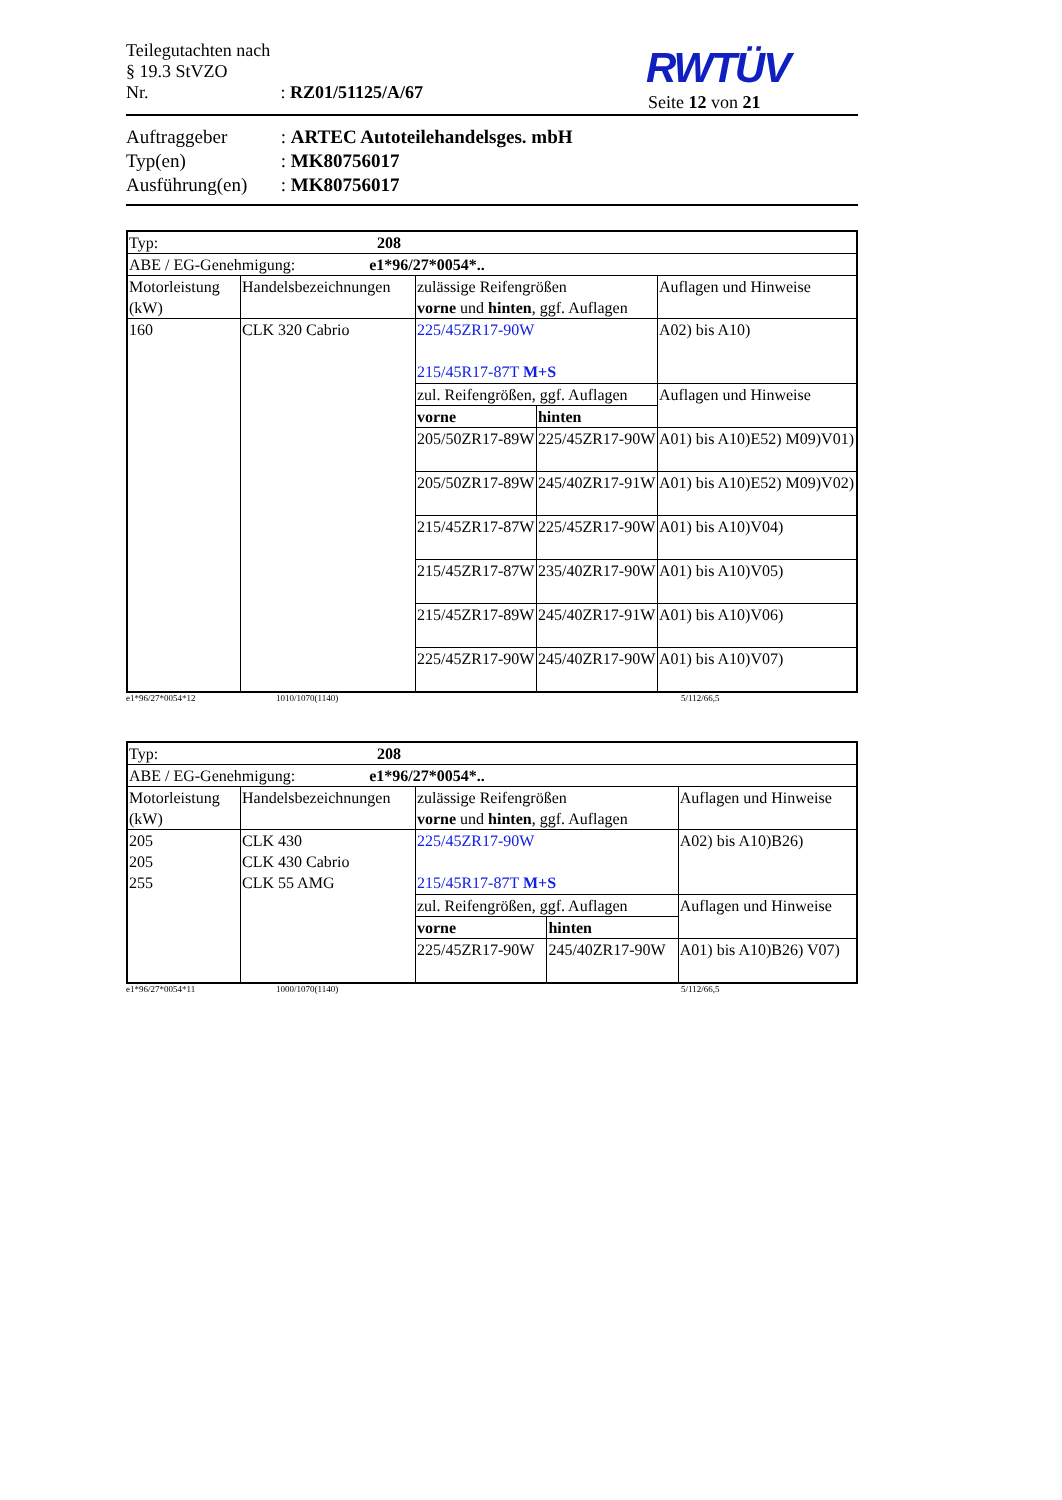Teilegutachten nach § 19.3 StVZO
Nr. : RZ01/51125/A/67
RWTÜV
Seite 12 von 21
Auftraggeber : ARTEC Autoteilehandelsges. mbH
Typ(en) : MK80756017
Ausführung(en) : MK80756017
| Typ: 208 | | | | |
| ABE / EG-Genehmigung: e1*96/27*0054*.. | | | | |
| Motorleistung (kW) | Handelsbezeichnungen | zulässige Reifengrößen vorne und hinten , ggf. Auflagen | | Auflagen und Hinweise |
| 160 | CLK 320 Cabrio | 225/45ZR17-90W 215/45R17-87T M+S | | A02) bis A10) |
| | | zul. Reifengrößen, ggf. Auflagen | | Auflagen und Hinweise |
| | | vorne | hinten | |
| | | 205/50ZR17-89W | 225/45ZR17-90W | A01) bis A10)E52) M09)V01) |
| | | 205/50ZR17-89W | 245/40ZR17-91W | A01) bis A10)E52) M09)V02) |
| | | 215/45ZR17-87W | 225/45ZR17-90W | A01) bis A10)V04) |
| | | 215/45ZR17-87W | 235/40ZR17-90W | A01) bis A10)V05) |
| | | 215/45ZR17-89W | 245/40ZR17-91W | A01) bis A10)V06) |
| | | 225/45ZR17-90W | 245/40ZR17-90W | A01) bis A10)V07) |
e1*96/27*0054*12 1010/1070(1140) 5/112/66,5
| Typ: 208 | | | | |
| ABE / EG-Genehmigung: e1*96/27*0054*.. | | | | |
| Motorleistung (kW) | Handelsbezeichnungen | zulässige Reifengrößen vorne und hinten , ggf. Auflagen | | Auflagen und Hinweise |
| 205 205 255 | CLK 430 CLK 430 Cabrio CLK 55 AMG | 225/45ZR17-90W 215/45R17-87T M+S | | A02) bis A10)B26) |
| | | zul. Reifengrößen, ggf. Auflagen | | Auflagen und Hinweise |
| | | vorne | hinten | |
| | | 225/45ZR17-90W | 245/40ZR17-90W | A01) bis A10)B26) V07) |
e1*96/27*0054*11 1000/1070(1140) 5/112/66,5